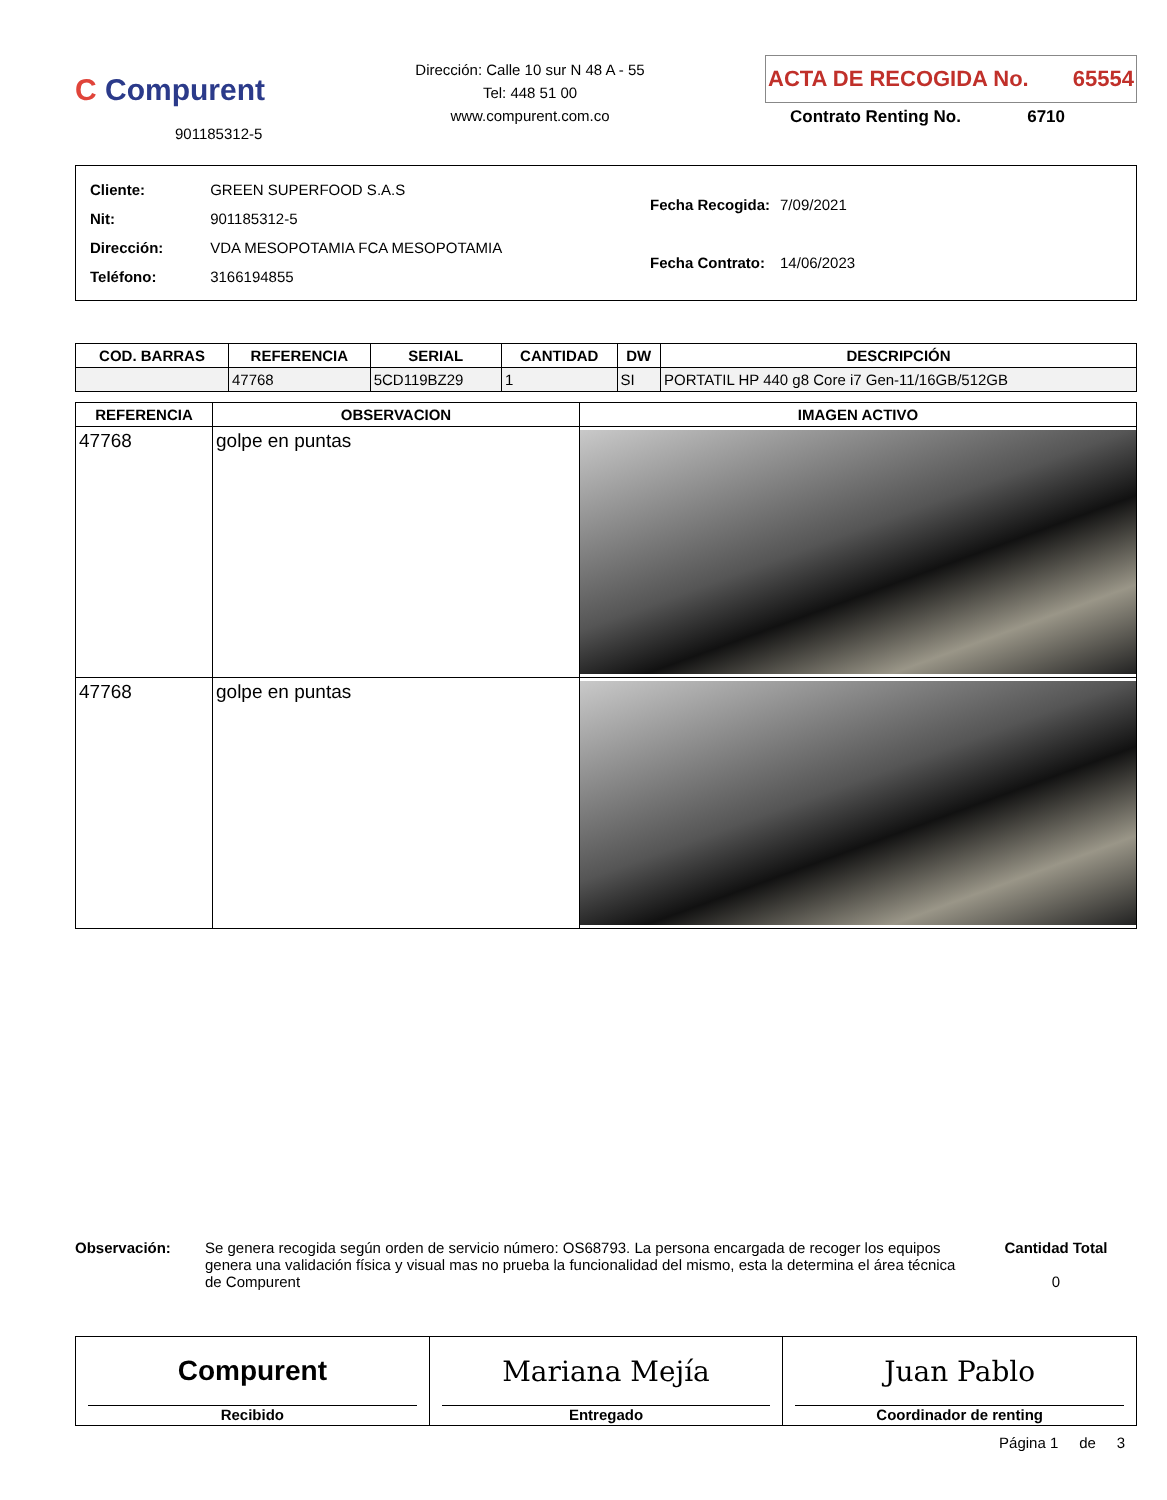C Compurent
901185312-5
Dirección: Calle 10 sur N 48 A - 55
Tel: 448 51 00
www.compurent.com.co
ACTA DE RECOGIDA No. 65554
Contrato Renting No. 6710
| Cliente: | GREEN SUPERFOOD S.A.S |
| Nit: | 901185312-5 |
| Dirección: | VDA MESOPOTAMIA FCA MESOPOTAMIA |
| Teléfono: | 3166194855 |
| Fecha Recogida: | 7/09/2021 |
| Fecha Contrato: | 14/06/2023 |
| COD. BARRAS | REFERENCIA | SERIAL | CANTIDAD | DW | DESCRIPCIÓN |
| --- | --- | --- | --- | --- | --- |
| | 47768 | 5CD119BZ29 | 1 | SI | PORTATIL HP 440 g8 Core i7 Gen-11/16GB/512GB |
| REFERENCIA | OBSERVACION | IMAGEN ACTIVO |
| --- | --- | --- |
| 47768 | golpe en puntas | |
| 47768 | golpe en puntas | |
Observación: Se genera recogida según orden de servicio número: OS68793. La persona encargada de recoger los equipos genera una validación física y visual mas no prueba la funcionalidad del mismo, esta la determina el área técnica de Compurent
Cantidad Total
0
Compurent
Recibido
Mariana Mejía
Entregado
Juan Pablo
Coordinador de renting
Página 1 de 3